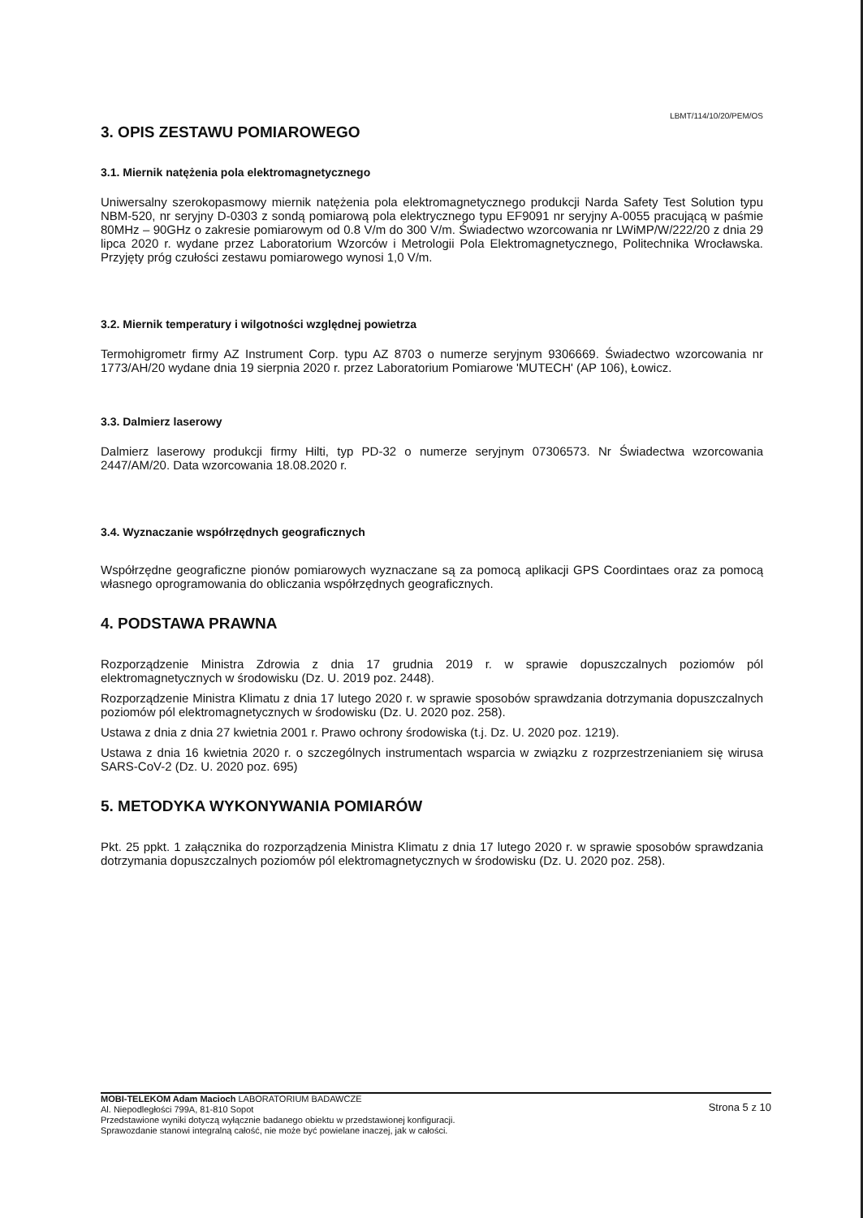LBMT/114/10/20/PEM/OS
3. OPIS ZESTAWU POMIAROWEGO
3.1. Miernik natężenia pola elektromagnetycznego
Uniwersalny szerokopasmowy miernik natężenia pola elektromagnetycznego produkcji Narda Safety Test Solution typu NBM-520, nr seryjny D-0303 z sondą pomiarową pola elektrycznego typu EF9091 nr seryjny A-0055 pracującą w paśmie 80MHz – 90GHz o zakresie pomiarowym od 0.8 V/m do 300 V/m. Świadectwo wzorcowania nr LWiMP/W/222/20 z dnia 29 lipca 2020 r. wydane przez Laboratorium Wzorców i Metrologii Pola Elektromagnetycznego, Politechnika Wrocławska. Przyjęty próg czułości zestawu pomiarowego wynosi 1,0 V/m.
3.2. Miernik temperatury i wilgotności względnej powietrza
Termohigrometr firmy AZ Instrument Corp. typu AZ 8703 o numerze seryjnym 9306669. Świadectwo wzorcowania nr 1773/AH/20 wydane dnia 19 sierpnia 2020 r. przez Laboratorium Pomiarowe 'MUTECH' (AP 106), Łowicz.
3.3. Dalmierz laserowy
Dalmierz laserowy produkcji firmy Hilti, typ PD-32 o numerze seryjnym 07306573. Nr Świadectwa wzorcowania 2447/AM/20. Data wzorcowania 18.08.2020 r.
3.4. Wyznaczanie współrzędnych geograficznych
Współrzędne geograficzne pionów pomiarowych wyznaczane są za pomocą aplikacji GPS Coordintaes oraz za pomocą własnego oprogramowania do obliczania współrzędnych geograficznych.
4. PODSTAWA PRAWNA
Rozporządzenie Ministra Zdrowia z dnia 17 grudnia 2019 r. w sprawie dopuszczalnych poziomów pól elektromagnetycznych w środowisku (Dz. U. 2019 poz. 2448).
Rozporządzenie Ministra Klimatu z dnia 17 lutego 2020 r. w sprawie sposobów sprawdzania dotrzymania dopuszczalnych poziomów pól elektromagnetycznych w środowisku (Dz. U. 2020 poz. 258).
Ustawa z dnia z dnia 27 kwietnia 2001 r. Prawo ochrony środowiska (t.j. Dz. U. 2020 poz. 1219).
Ustawa z dnia 16 kwietnia 2020 r. o szczególnych instrumentach wsparcia w związku z rozprzestrzenianiem się wirusa SARS-CoV-2 (Dz. U. 2020 poz. 695)
5. METODYKA WYKONYWANIA POMIARÓW
Pkt. 25 ppkt. 1 załącznika do rozporządzenia Ministra Klimatu z dnia 17 lutego 2020 r. w sprawie sposobów sprawdzania dotrzymania dopuszczalnych poziomów pól elektromagnetycznych w środowisku (Dz. U. 2020 poz. 258).
MOBI-TELEKOM Adam Macioch LABORATORIUM BADAWCZE
Al. Niepodległości 799A, 81-810 Sopot
Przedstawione wyniki dotyczą wyłącznie badanego obiektu w przedstawionej konfiguracji.
Sprawozdanie stanowi integralną całość, nie może być powielane inaczej, jak w całości.
Strona 5 z 10